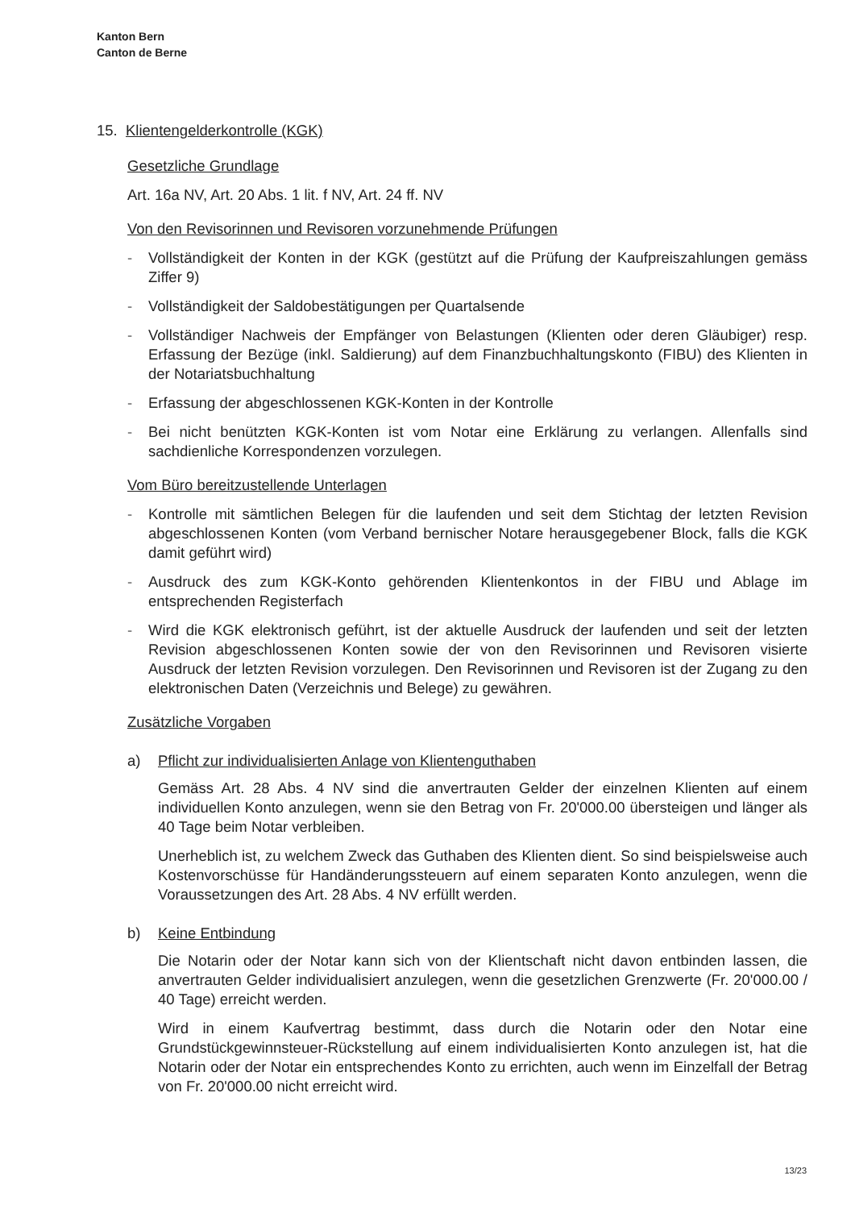Kanton Bern
Canton de Berne
15. Klientengelderkontrolle (KGK)
Gesetzliche Grundlage
Art. 16a NV, Art. 20 Abs. 1 lit. f NV, Art. 24 ff. NV
Von den Revisorinnen und Revisoren vorzunehmende Prüfungen
- Vollständigkeit der Konten in der KGK (gestützt auf die Prüfung der Kaufpreiszahlungen gemäss Ziffer 9)
- Vollständigkeit der Saldobestätigungen per Quartalsende
- Vollständiger Nachweis der Empfänger von Belastungen (Klienten oder deren Gläubiger) resp. Erfassung der Bezüge (inkl. Saldierung) auf dem Finanzbuchhaltungskonto (FIBU) des Klienten in der Notariatsbuchhaltung
- Erfassung der abgeschlossenen KGK-Konten in der Kontrolle
- Bei nicht benützten KGK-Konten ist vom Notar eine Erklärung zu verlangen. Allenfalls sind sachdienliche Korrespondenzen vorzulegen.
Vom Büro bereitzustellende Unterlagen
- Kontrolle mit sämtlichen Belegen für die laufenden und seit dem Stichtag der letzten Revision abgeschlossenen Konten (vom Verband bernischer Notare herausgegebener Block, falls die KGK damit geführt wird)
- Ausdruck des zum KGK-Konto gehörenden Klientenkontos in der FIBU und Ablage im entsprechenden Registerfach
- Wird die KGK elektronisch geführt, ist der aktuelle Ausdruck der laufenden und seit der letzten Revision abgeschlossenen Konten sowie der von den Revisorinnen und Revisoren visierte Ausdruck der letzten Revision vorzulegen. Den Revisorinnen und Revisoren ist der Zugang zu den elektronischen Daten (Verzeichnis und Belege) zu gewähren.
Zusätzliche Vorgaben
a) Pflicht zur individualisierten Anlage von Klientenguthaben
Gemäss Art. 28 Abs. 4 NV sind die anvertrauten Gelder der einzelnen Klienten auf einem individuellen Konto anzulegen, wenn sie den Betrag von Fr. 20'000.00 übersteigen und länger als 40 Tage beim Notar verbleiben.
Unerheblich ist, zu welchem Zweck das Guthaben des Klienten dient. So sind beispielsweise auch Kostenvorschüsse für Handänderungssteuern auf einem separaten Konto anzulegen, wenn die Voraussetzungen des Art. 28 Abs. 4 NV erfüllt werden.
b) Keine Entbindung
Die Notarin oder der Notar kann sich von der Klientschaft nicht davon entbinden lassen, die anvertrauten Gelder individualisiert anzulegen, wenn die gesetzlichen Grenzwerte (Fr. 20'000.00 / 40 Tage) erreicht werden.
Wird in einem Kaufvertrag bestimmt, dass durch die Notarin oder den Notar eine Grundstückgewinnsteuer-Rückstellung auf einem individualisierten Konto anzulegen ist, hat die Notarin oder der Notar ein entsprechendes Konto zu errichten, auch wenn im Einzelfall der Betrag von Fr. 20'000.00 nicht erreicht wird.
13/23